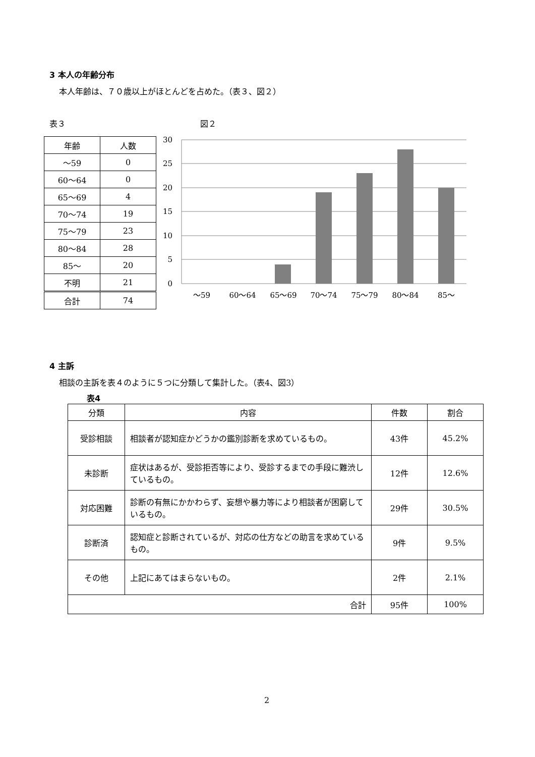3 本人の年齢分布
本人年齢は、７０歳以上がほとんどを占めた。（表３、図２）
表３ 図２
| 年齢 | 人数 |
| --- | --- |
| ～59 | 0 |
| 60～64 | 0 |
| 65～69 | 4 |
| 70～74 | 19 |
| 75～79 | 23 |
| 80～84 | 28 |
| 85～ | 20 |
| 不明 | 21 |
| 合計 | 74 |
30
25
20
15
10
5
0
～59
60～64
65～69
70～74
75～79
80～84
85～
4 主訴
相談の主訴を表４のように５つに分類して集計した。（表4、図3）
表4
| 分類 | 内容 | 件数 | 割合 |
| --- | --- | --- | --- |
| 受診相談 | 相談者が認知症かどうかの鑑別診断を求めているもの。 | 43件 | 45.2% |
| 未診断 | 症状はあるが、受診拒否等により、受診するまでの手段に難渋しているもの。 | 12件 | 12.6% |
| 対応困難 | 診断の有無にかかわらず、妄想や暴力等により相談者が困窮しているもの。 | 29件 | 30.5% |
| 診断済 | 認知症と診断されているが、対応の仕方などの助言を求めているもの。 | 9件 | 9.5% |
| その他 | 上記にあてはまらないもの。 | 2件 | 2.1% |
| 合計 | | 95件 | 100% |
2